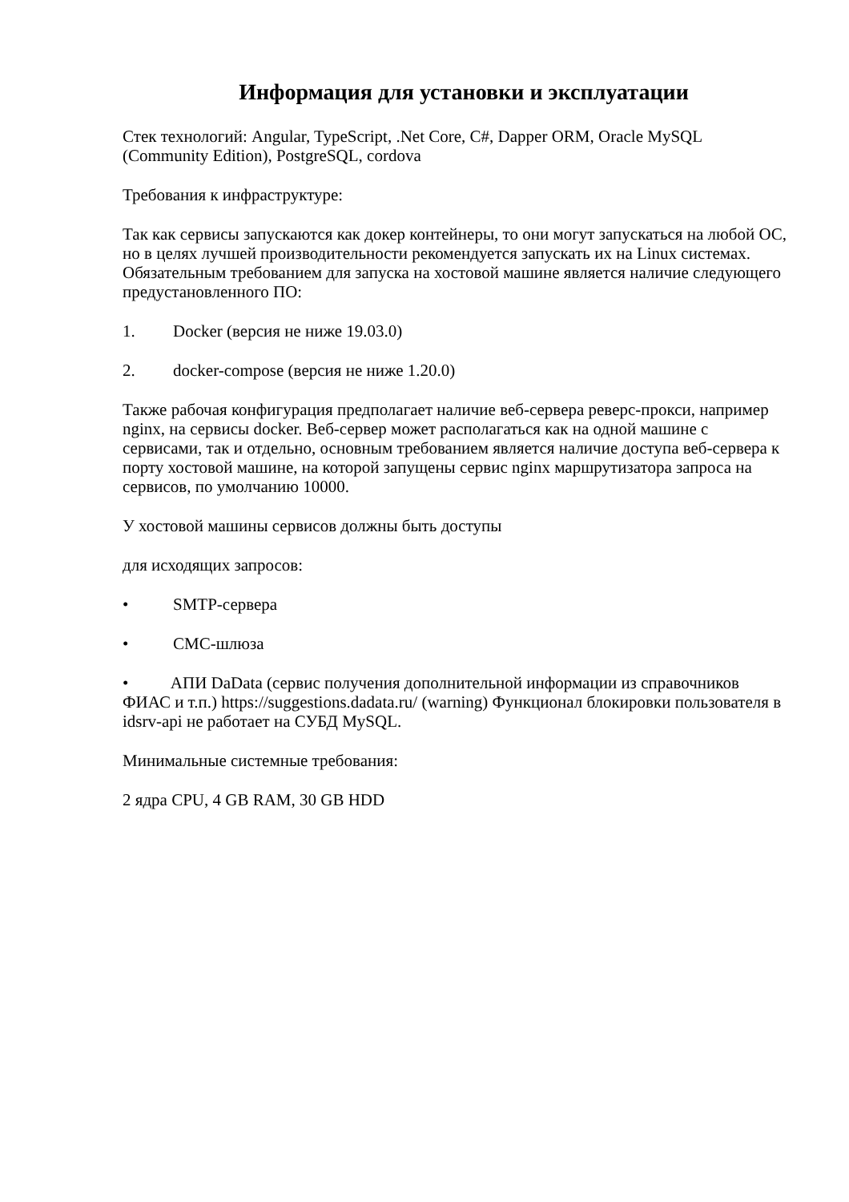Информация для установки и эксплуатации
Стек технологий: Angular, TypeScript, .Net Core, C#, Dapper ORM, Oracle MySQL (Community Edition), PostgreSQL, cordova
Требования к инфраструктуре:
Так как сервисы запускаются как докер контейнеры, то они могут запускаться на любой ОС, но в целях лучшей производительности рекомендуется запускать их на Linux системах. Обязательным требованием для запуска на хостовой машине является наличие следующего предустановленного ПО:
1. Docker (версия не ниже 19.03.0)
2. docker-compose (версия не ниже 1.20.0)
Также рабочая конфигурация предполагает наличие веб-сервера реверс-прокси, например nginx, на сервисы docker. Веб-сервер может располагаться как на одной машине с сервисами, так и отдельно, основным требованием является наличие доступа веб-сервера к порту хостовой машине, на которой запущены сервис nginx маршрутизатора запроса на сервисов, по умолчанию 10000.
У хостовой машины сервисов должны быть доступы
для исходящих запросов:
• SMTP-сервера
• СМС-шлюза
• АПИ DaData (сервис получения дополнительной информации из справочников ФИАС и т.п.) https://suggestions.dadata.ru/ (warning) Функционал блокировки пользователя в idsrv-api не работает на СУБД MySQL.
Минимальные системные требования:
2 ядра CPU, 4 GB RAM, 30 GB HDD